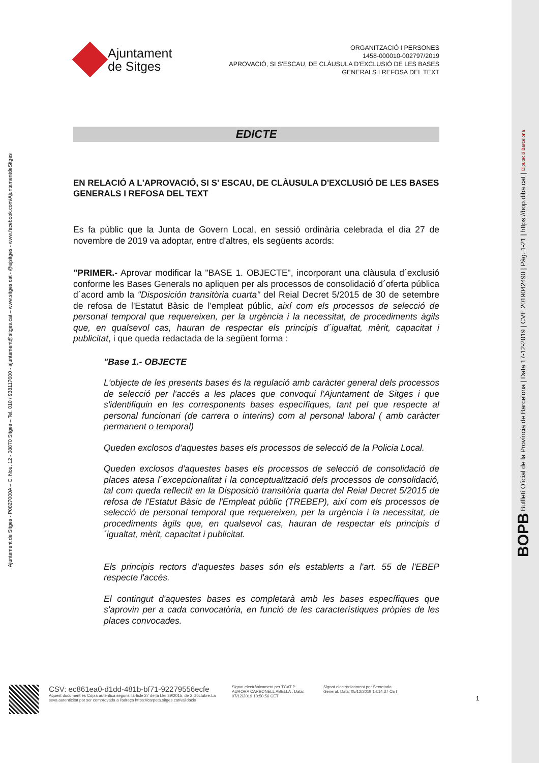Ajuntament de Sitges - P0827000A – C. Nou, 12 - 08870 Sitges – Tel. 010 / 938117600 - ajuntament@sitges.cat – www.sitges.cat - @ajsitges - www.facebook.com/AjuntamentdeSitges
BOPB Butlletí Oficial de la Província de Barcelona | Data 17-12-2019 | CVE 2019042490 | Pàg. 1-21 | https://bop.diba.cat | Diputació Barcelona
Ajuntament
de Sitges
ORGANITZACIÓ I PERSONES
1458-000010-002797/2019
APROVACIÓ, SI S'ESCAU, DE CLÀUSULA D'EXCLUSIÓ DE LES BASES
GENERALS I REFOSA DEL TEXT
EDICTE
EN RELACIÓ A L'APROVACIÓ, SI S' ESCAU, DE CLÀUSULA D'EXCLUSIÓ DE LES BASES GENERALS I REFOSA DEL TEXT
Es fa públic que la Junta de Govern Local, en sessió ordinària celebrada el dia 27 de novembre de 2019 va adoptar, entre d'altres, els següents acords:
"PRIMER.- Aprovar modificar la "BASE 1. OBJECTE", incorporant una clàusula d´exclusió conforme les Bases Generals no apliquen per als processos de consolidació d´oferta pública d´acord amb la "Disposición transitòria cuarta" del Reial Decret 5/2015 de 30 de setembre de refosa de l'Estatut Bàsic de l'empleat públic, així com els processos de selecció de personal temporal que requereixen, per la urgència i la necessitat, de procediments àgils que, en qualsevol cas, hauran de respectar els principis d´igualtat, mèrit, capacitat i publicitat, i que queda redactada de la següent forma :
"Base 1.- OBJECTE
L'objecte de les presents bases és la regulació amb caràcter general dels processos de selecció per l'accés a les places que convoqui l'Ajuntament de Sitges i que s'identifiquin en les corresponents bases específiques, tant pel que respecte al personal funcionari (de carrera o interins) com al personal laboral ( amb caràcter permanent o temporal)
Queden exclosos d'aquestes bases els processos de selecció de la Policia Local.
Queden exclosos d'aquestes bases els processos de selecció de consolidació de places atesa l´excepcionalitat i la conceptualització dels processos de consolidació, tal com queda reflectit en la Disposició transitòria quarta del Reial Decret 5/2015 de refosa de l'Estatut Bàsic de l'Empleat públic (TREBEP), així com els processos de selecció de personal temporal que requereixen, per la urgència i la necessitat, de procediments àgils que, en qualsevol cas, hauran de respectar els principis d´igualtat, mèrit, capacitat i publicitat.
Els principis rectors d'aquestes bases són els establerts a l'art. 55 de l'EBEP respecte l'accés.
El contingut d'aquestes bases es completarà amb les bases específiques que s'aprovin per a cada convocatòria, en funció de les característiques pròpies de les places convocades.
CSV: ec861ea0-d1dd-481b-bf71-92279556ecfe
Aquest document és Còpia autèntica segons l'article 27 de la Llei 39/2015, de 2 d'octubre.La seva autenticitat pot ser comprovada a l'adreça https://carpeta.sitges.cat/validacio
Signat electrònicament per TCAT P AURORA CARBONELL ABELLA . Data: 07/12/2019 10:50:56 CET
Signat electrònicament per Secretaria General. Data: 05/12/2019 14:14:37 CET
1